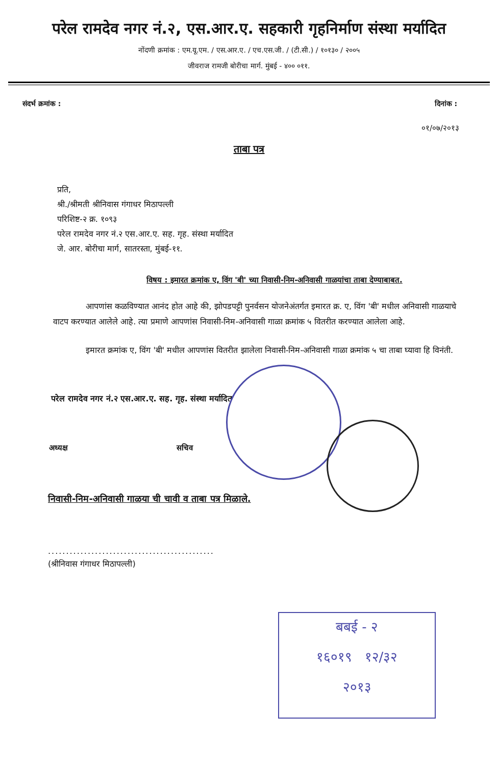परेल रामदेव नगर नं.२, एस.आर.ए. सहकारी गृहनिर्माण संस्था मर्यादित
नोंदणी क्रमांक : एम.यू.एम. / एस.आर.ए. / एच.एस.जी. / (टी.सी.) / १०१३० / २००५
जीवराज रामजी बोरीचा मार्ग. मुंबई - ४०० ०११.
संदर्भ क्रमांक : दिनांक :
०१/०७/२०१३
ताबा पत्र
प्रति,
श्री./श्रीमती श्रीनिवास गंगाधर मिठापल्ली
परिशिष्ट-२ क्र. १०९३
परेल रामदेव नगर नं.२ एस.आर.ए. सह. गृह. संस्था मर्यादित
जे. आर. बोरीचा मार्ग, सातरस्ता, मुंबई-११.
विषय : इमारत क्रमांक ए, विंग 'बी' च्या निवासी-निम-अनिवासी गाळयांचा ताबा देण्याबाबत.
आपणांस कळविण्यात आनंद होत आहे की, झोपडपट्टी पुनर्वसन योजनेअंतर्गत इमारत क्र. ए, विंग 'बी' मधील अनिवासी गाळयाचे वाटप करण्यात आलेले आहे. त्या प्रमाणे आपणांस निवासी-निम-अनिवासी गाळा क्रमांक ५ वितरीत करण्यात आलेला आहे.
इमारत क्रमांक ए, विंग 'बी' मधील आपणांस वितरीत झालेला निवासी-निम-अनिवासी गाळा क्रमांक ५ चा ताबा घ्यावा हि विनंती.
परेल रामदेव नगर नं.२ एस.आर.ए. सह. गृह. संस्था मर्यादित
अध्यक्ष सचिव
निवासी-निम-अनिवासी गाळया ची चावी व ताबा पत्र मिळाले.
..............................................
(श्रीनिवास गंगाधर मिठापल्ली)
बबई - २
१६०१९ १२/३२
२०१३